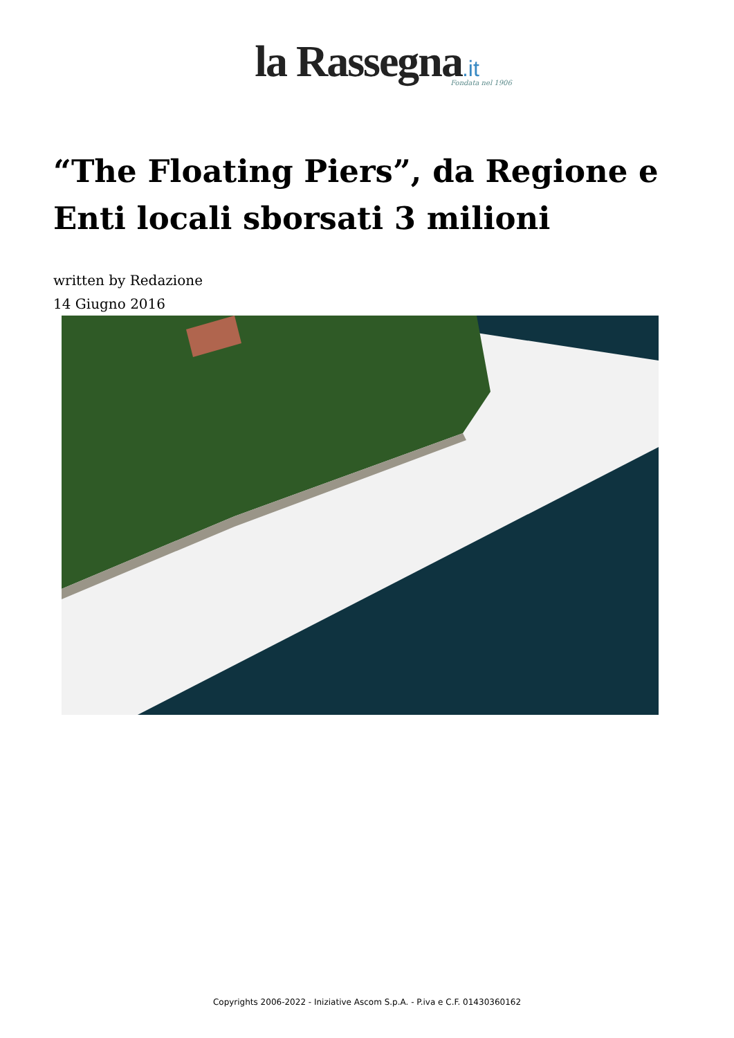la Rassegna.it
Fondata nel 1906
“The Floating Piers”, da Regione e Enti locali sborsati 3 milioni
written by Redazione
14 Giugno 2016
Copyrights 2006-2022 - Iniziative Ascom S.p.A. - P.iva e C.F. 01430360162